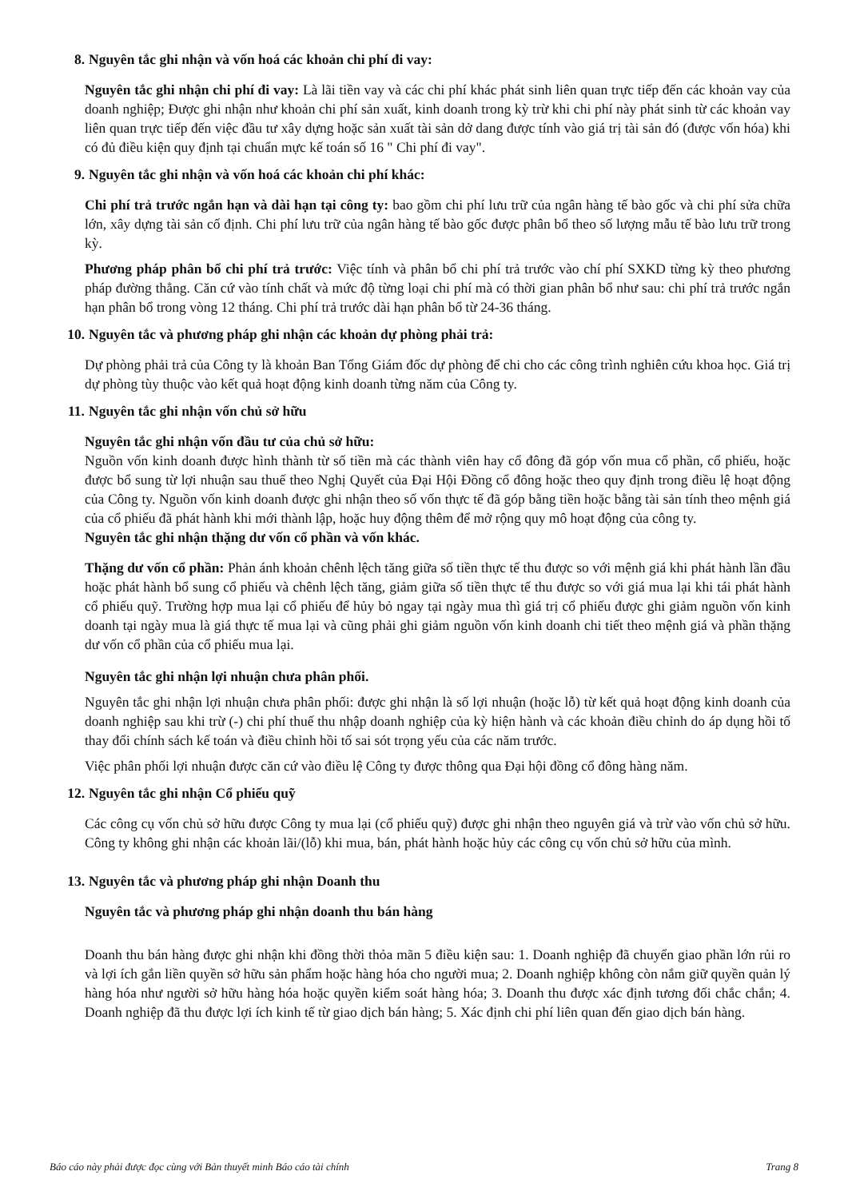8. Nguyên tắc ghi nhận và vốn hoá các khoản chi phí đi vay:
Nguyên tắc ghi nhận chi phí đi vay: Là lãi tiền vay và các chi phí khác phát sinh liên quan trực tiếp đến các khoản vay của doanh nghiệp; Được ghi nhận như khoản chi phí sản xuất, kinh doanh trong kỳ trừ khi chi phí này phát sinh từ các khoản vay liên quan trực tiếp đến việc đầu tư xây dựng hoặc sản xuất tài sản dở dang được tính vào giá trị tài sản đó (được vốn hóa) khi có đủ điều kiện quy định tại chuẩn mực kế toán số 16 " Chi phí đi vay".
9. Nguyên tắc ghi nhận và vốn hoá các khoản chi phí khác:
Chi phí trả trước ngắn hạn và dài hạn tại công ty: bao gồm chi phí lưu trữ của ngân hàng tế bào gốc và chi phí sửa chữa lớn, xây dựng tài sản cố định. Chi phí lưu trữ của ngân hàng tế bào gốc được phân bổ theo số lượng mẫu tế bào lưu trữ trong kỳ.
Phương pháp phân bổ chi phí trả trước: Việc tính và phân bổ chi phí trả trước vào chí phí SXKD từng kỳ theo phương pháp đường thẳng. Căn cứ vào tính chất và mức độ từng loại chi phí mà có thời gian phân bổ như sau: chi phí trả trước ngắn hạn phân bổ trong vòng 12 tháng. Chi phí trả trước dài hạn phân bổ từ 24-36 tháng.
10. Nguyên tắc và phương pháp ghi nhận các khoản dự phòng phải trả:
Dự phòng phải trả của Công ty là khoản Ban Tổng Giám đốc dự phòng để chi cho các công trình nghiên cứu khoa học. Giá trị dự phòng tùy thuộc vào kết quả hoạt động kinh doanh từng năm của Công ty.
11. Nguyên tắc ghi nhận vốn chủ sở hữu
Nguyên tắc ghi nhận vốn đầu tư của chủ sở hữu:
Nguồn vốn kinh doanh được hình thành từ số tiền mà các thành viên hay cổ đông đã góp vốn mua cổ phần, cổ phiếu, hoặc được bổ sung từ lợi nhuận sau thuế theo Nghị Quyết của Đại Hội Đồng cổ đông hoặc theo quy định trong điều lệ hoạt động của Công ty. Nguồn vốn kinh doanh được ghi nhận theo số vốn thực tế đã góp bằng tiền hoặc bằng tài sản tính theo mệnh giá của cổ phiếu đã phát hành khi mới thành lập, hoặc huy động thêm để mở rộng quy mô hoạt động của công ty.
Nguyên tắc ghi nhận thặng dư vốn cổ phần và vốn khác.
Thặng dư vốn cổ phần: Phản ánh khoản chênh lệch tăng giữa số tiền thực tế thu được so với mệnh giá khi phát hành lần đầu hoặc phát hành bổ sung cổ phiếu và chênh lệch tăng, giảm giữa số tiền thực tế thu được so với giá mua lại khi tái phát hành cổ phiếu quỹ. Trường hợp mua lại cổ phiếu để hủy bỏ ngay tại ngày mua thì giá trị cổ phiếu được ghi giảm nguồn vốn kinh doanh tại ngày mua là giá thực tế mua lại và cũng phải ghi giảm nguồn vốn kinh doanh chi tiết theo mệnh giá và phần thặng dư vốn cổ phần của cổ phiếu mua lại.
Nguyên tắc ghi nhận lợi nhuận chưa phân phối.
Nguyên tắc ghi nhận lợi nhuận chưa phân phối: được ghi nhận là số lợi nhuận (hoặc lỗ) từ kết quả hoạt động kinh doanh của doanh nghiệp sau khi trừ (-) chi phí thuế thu nhập doanh nghiệp của kỳ hiện hành và các khoản điều chỉnh do áp dụng hồi tố thay đổi chính sách kế toán và điều chỉnh hồi tố sai sót trọng yếu của các năm trước.
Việc phân phối lợi nhuận được căn cứ vào điều lệ Công ty được thông qua Đại hội đồng cổ đông hàng năm.
12. Nguyên tắc ghi nhận Cổ phiếu quỹ
Các công cụ vốn chủ sở hữu được Công ty mua lại (cổ phiếu quỹ) được ghi nhận theo nguyên giá và trừ vào vốn chủ sở hữu. Công ty không ghi nhận các khoản lãi/(lỗ) khi mua, bán, phát hành hoặc hủy các công cụ vốn chủ sở hữu của mình.
13. Nguyên tắc và phương pháp ghi nhận Doanh thu
Nguyên tắc và phương pháp ghi nhận doanh thu bán hàng
Doanh thu bán hàng được ghi nhận khi đồng thời thỏa mãn 5 điều kiện sau: 1. Doanh nghiệp đã chuyển giao phần lớn rủi ro và lợi ích gắn liền quyền sở hữu sản phẩm hoặc hàng hóa cho người mua; 2. Doanh nghiệp không còn nắm giữ quyền quản lý hàng hóa như người sở hữu hàng hóa hoặc quyền kiểm soát hàng hóa; 3. Doanh thu được xác định tương đối chắc chắn; 4. Doanh nghiệp đã thu được lợi ích kinh tế từ giao dịch bán hàng; 5. Xác định chi phí liên quan đến giao dịch bán hàng.
Báo cáo này phải được đọc cùng với Bản thuyết minh Báo cáo tài chính Trang 8